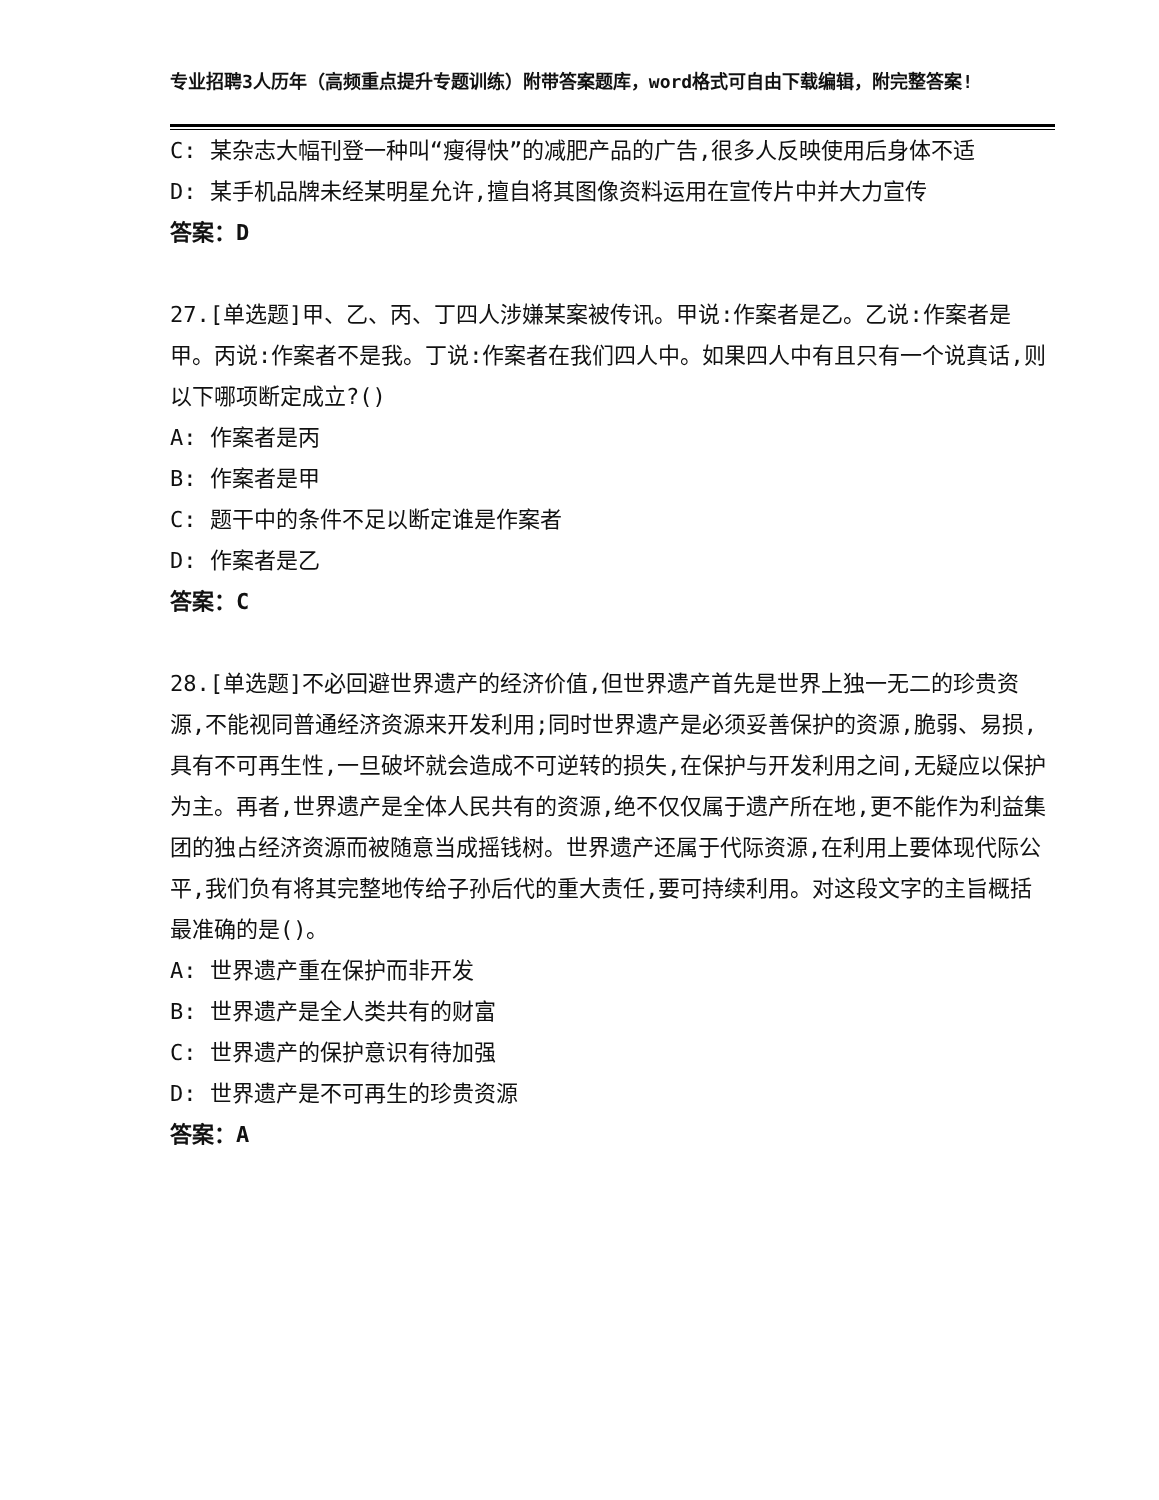专业招聘3人历年（高频重点提升专题训练）附带答案题库，word格式可自由下载编辑，附完整答案!
C: 某杂志大幅刊登一种叫“瘦得快”的减肥产品的广告,很多人反映使用后身体不适
D: 某手机品牌未经某明星允许,擅自将其图像资料运用在宣传片中并大力宣传
答案：D
27.[单选题]甲、乙、丙、丁四人涉嫌某案被传讯。甲说:作案者是乙。乙说:作案者是甲。丙说:作案者不是我。丁说:作案者在我们四人中。如果四人中有且只有一个说真话,则以下哪项断定成立?()
A: 作案者是丙
B: 作案者是甲
C: 题干中的条件不足以断定谁是作案者
D: 作案者是乙
答案：C
28.[单选题]不必回避世界遗产的经济价值,但世界遗产首先是世界上独一无二的珍贵资源,不能视同普通经济资源来开发利用;同时世界遗产是必须妥善保护的资源,脆弱、易损,具有不可再生性,一旦破坏就会造成不可逆转的损失,在保护与开发利用之间,无疑应以保护为主。再者,世界遗产是全体人民共有的资源,绝不仅仅属于遗产所在地,更不能作为利益集团的独占经济资源而被随意当成摇钱树。世界遗产还属于代际资源,在利用上要体现代际公平,我们负有将其完整地传给子孙后代的重大责任,要可持续利用。对这段文字的主旨概括最准确的是()。
A: 世界遗产重在保护而非开发
B: 世界遗产是全人类共有的财富
C: 世界遗产的保护意识有待加强
D: 世界遗产是不可再生的珍贵资源
答案：A